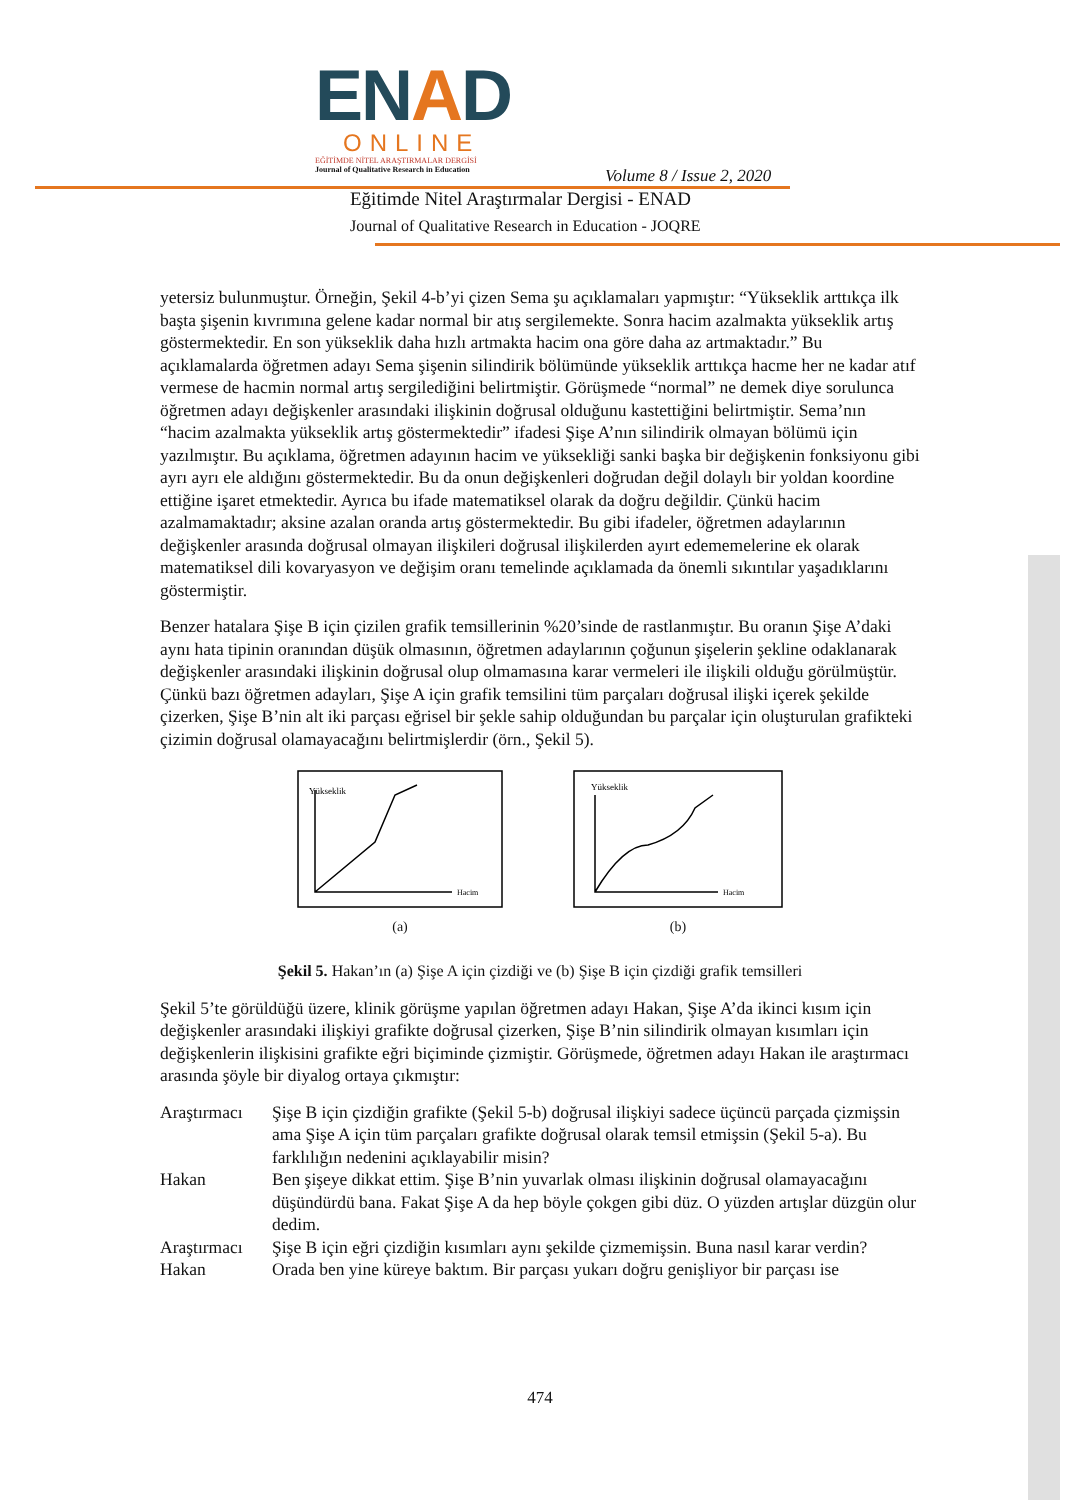ENAD
ONLINE
EĞİTİMDE NİTEL ARAŞTIRMALAR DERGİSİ
Journal of Qualitative Research in Education
Volume 8 / Issue 2, 2020
Eğitimde Nitel Araştırmalar Dergisi - ENAD
Journal of Qualitative Research in Education - JOQRE
yetersiz bulunmuştur. Örneğin, Şekil 4-b’yi çizen Sema şu açıklamaları yapmıştır: “Yükseklik arttıkça ilk başta şişenin kıvrımına gelene kadar normal bir atış sergilemekte. Sonra hacim azalmakta yükseklik artış göstermektedir. En son yükseklik daha hızlı artmakta hacim ona göre daha az artmaktadır.” Bu açıklamalarda öğretmen adayı Sema şişenin silindirik bölümünde yükseklik arttıkça hacme her ne kadar atıf vermese de hacmin normal artış sergilediğini belirtmiştir. Görüşmede “normal” ne demek diye sorulunca öğretmen adayı değişkenler arasındaki ilişkinin doğrusal olduğunu kastettiğini belirtmiştir. Sema’nın “hacim azalmakta yükseklik artış göstermektedir” ifadesi Şişe A’nın silindirik olmayan bölümü için yazılmıştır. Bu açıklama, öğretmen adayının hacim ve yüksekliği sanki başka bir değişkenin fonksiyonu gibi ayrı ayrı ele aldığını göstermektedir. Bu da onun değişkenleri doğrudan değil dolaylı bir yoldan koordine ettiğine işaret etmektedir. Ayrıca bu ifade matematiksel olarak da doğru değildir. Çünkü hacim azalmamaktadır; aksine azalan oranda artış göstermektedir. Bu gibi ifadeler, öğretmen adaylarının değişkenler arasında doğrusal olmayan ilişkileri doğrusal ilişkilerden ayırt edememelerine ek olarak matematiksel dili kovaryasyon ve değişim oranı temelinde açıklamada da önemli sıkıntılar yaşadıklarını göstermiştir.
Benzer hatalara Şişe B için çizilen grafik temsillerinin %20’sinde de rastlanmıştır. Bu oranın Şişe A’daki aynı hata tipinin oranından düşük olmasının, öğretmen adaylarının çoğunun şişelerin şekline odaklanarak değişkenler arasındaki ilişkinin doğrusal olup olmamasına karar vermeleri ile ilişkili olduğu görülmüştür. Çünkü bazı öğretmen adayları, Şişe A için grafik temsilini tüm parçaları doğrusal ilişki içerek şekilde çizerken, Şişe B’nin alt iki parçası eğrisel bir şekle sahip olduğundan bu parçalar için oluşturulan grafikteki çizimin doğrusal olamayacağını belirtmişlerdir (örn., Şekil 5).
Yükseklik
Hacim
(a)
Yükseklik
Hacim
(b)
Şekil 5. Hakan’ın (a) Şişe A için çizdiği ve (b) Şişe B için çizdiği grafik temsilleri
Şekil 5’te görüldüğü üzere, klinik görüşme yapılan öğretmen adayı Hakan, Şişe A’da ikinci kısım için değişkenler arasındaki ilişkiyi grafikte doğrusal çizerken, Şişe B’nin silindirik olmayan kısımları için değişkenlerin ilişkisini grafikte eğri biçiminde çizmiştir. Görüşmede, öğretmen adayı Hakan ile araştırmacı arasında şöyle bir diyalog ortaya çıkmıştır:
| Araştırmacı | Şişe B için çizdiğin grafikte (Şekil 5-b) doğrusal ilişkiyi sadece üçüncü parçada çizmişsin ama Şişe A için tüm parçaları grafikte doğrusal olarak temsil etmişsin (Şekil 5-a). Bu farklılığın nedenini açıklayabilir misin? |
| Hakan | Ben şişeye dikkat ettim. Şişe B’nin yuvarlak olması ilişkinin doğrusal olamayacağını düşündürdü bana. Fakat Şişe A da hep böyle çokgen gibi düz. O yüzden artışlar düzgün olur dedim. |
| Araştırmacı | Şişe B için eğri çizdiğin kısımları aynı şekilde çizmemişsin. Buna nasıl karar verdin? |
| Hakan | Orada ben yine küreye baktım. Bir parçası yukarı doğru genişliyor bir parçası ise |
474